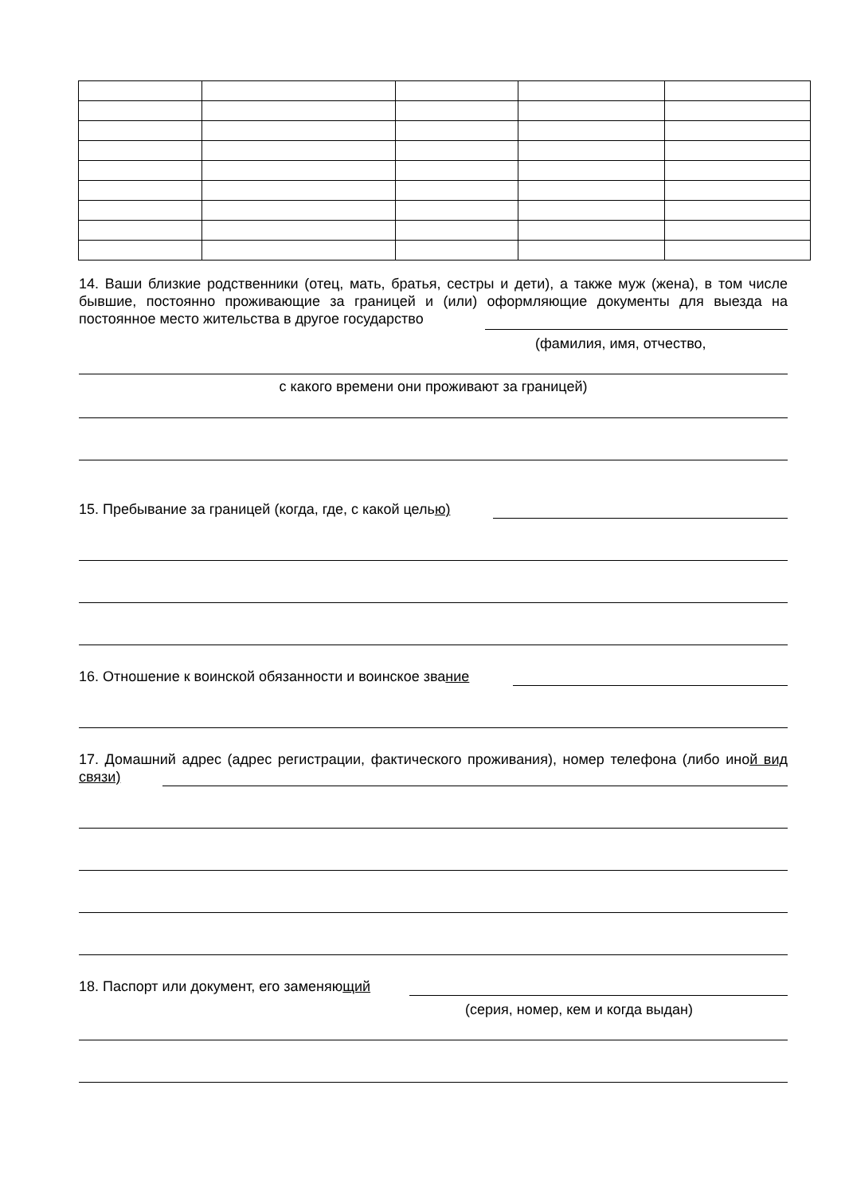14. Ваши близкие родственники (отец, мать, братья, сестры и дети), а также муж (жена), в том числе бывшие, постоянно проживающие за границей и (или) оформляющие документы для выезда на постоянное место жительства в другое государство
(фамилия, имя, отчество,
с какого времени они проживают за границей)
15. Пребывание за границей (когда, где, с какой целью)
16. Отношение к воинской обязанности и воинское звание
17. Домашний адрес (адрес регистрации, фактического проживания), номер телефона (либо иной вид связи)
18. Паспорт или документ, его заменяющий
(серия, номер, кем и когда выдан)